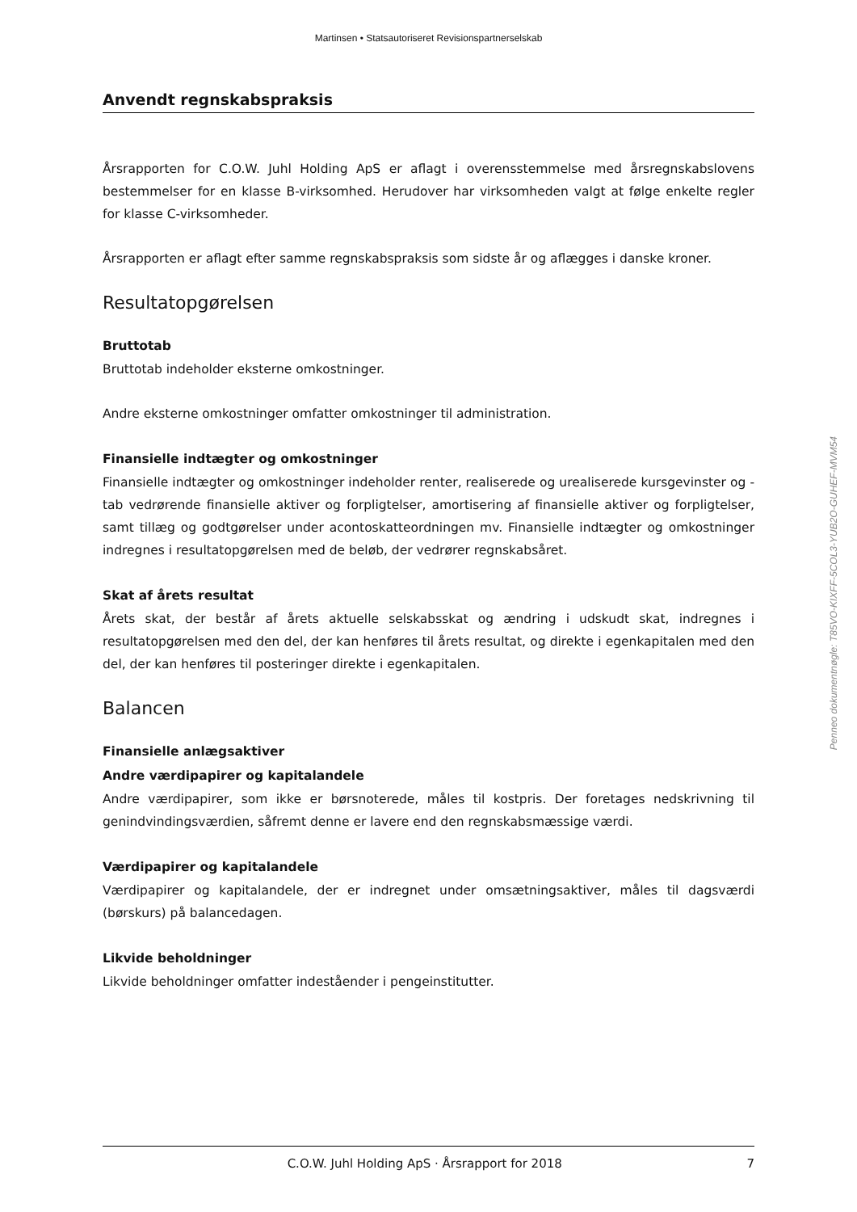Martinsen • Statsautoriseret Revisionspartnerselskab
Anvendt regnskabspraksis
Årsrapporten for C.O.W. Juhl Holding ApS er aflagt i overensstemmelse med årsregnskabslovens bestemmelser for en klasse B-virksomhed. Herudover har virksomheden valgt at følge enkelte regler for klasse C-virksomheder.
Årsrapporten er aflagt efter samme regnskabspraksis som sidste år og aflægges i danske kroner.
Resultatopgørelsen
Bruttotab
Bruttotab indeholder eksterne omkostninger.
Andre eksterne omkostninger omfatter omkostninger til administration.
Finansielle indtægter og omkostninger
Finansielle indtægter og omkostninger indeholder renter, realiserede og urealiserede kursgevinster og -tab vedrørende finansielle aktiver og forpligtelser, amortisering af finansielle aktiver og forpligtelser, samt tillæg og godtgørelser under acontoskatteordningen mv. Finansielle indtægter og omkostninger indregnes i resultatopgørelsen med de beløb, der vedrører regnskabsåret.
Skat af årets resultat
Årets skat, der består af årets aktuelle selskabsskat og ændring i udskudt skat, indregnes i resultatopgørelsen med den del, der kan henføres til årets resultat, og direkte i egenkapitalen med den del, der kan henføres til posteringer direkte i egenkapitalen.
Balancen
Finansielle anlægsaktiver
Andre værdipapirer og kapitalandele
Andre værdipapirer, som ikke er børsnoterede, måles til kostpris. Der foretages nedskrivning til genindvindingsværdien, såfremt denne er lavere end den regnskabsmæssige værdi.
Værdipapirer og kapitalandele
Værdipapirer og kapitalandele, der er indregnet under omsætningsaktiver, måles til dagsværdi (børskurs) på balancedagen.
Likvide beholdninger
Likvide beholdninger omfatter indeståender i pengeinstitutter.
Penneo dokumentnøgle: T85VO-KIXFF-5COL3-YUB2O-GUHEF-MVM54
C.O.W. Juhl Holding ApS · Årsrapport for 2018 7